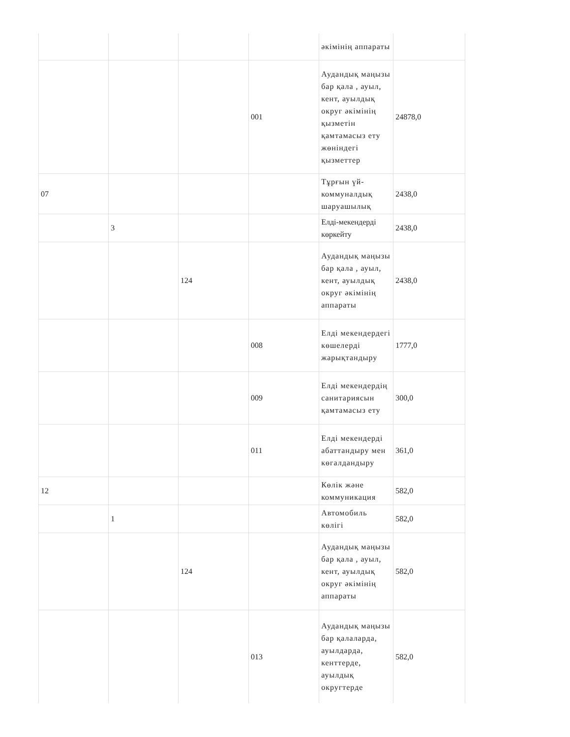| | | | | әкімінің аппараты | |
| | | | 001 | Аудандық маңызы бар қала , ауыл, кент, ауылдық округ әкімінің қызметін қамтамасыз ету жөніндегі қызметтер | 24878,0 |
| 07 | | | | Тұрғын үй-коммуналдық шаруашылық | 2438,0 |
| | 3 | | | Елді-мекендерді көркейту | 2438,0 |
| | | 124 | | Аудандық маңызы бар қала , ауыл, кент, ауылдық округ әкімінің аппараты | 2438,0 |
| | | | 008 | Елді мекендердегі көшелерді жарықтандыру | 1777,0 |
| | | | 009 | Елді мекендердің санитариясын қамтамасыз ету | 300,0 |
| | | | 011 | Елді мекендерді абаттандыру мен көгалдандыру | 361,0 |
| 12 | | | | Көлік және коммуникация | 582,0 |
| | 1 | | | Автомобиль көлігі | 582,0 |
| | | 124 | | Аудандық маңызы бар қала , ауыл, кент, ауылдық округ әкімінің аппараты | 582,0 |
| | | | 013 | Аудандық маңызы бар қалаларда, ауылдарда, кенттерде, ауылдық округтерде | 582,0 |